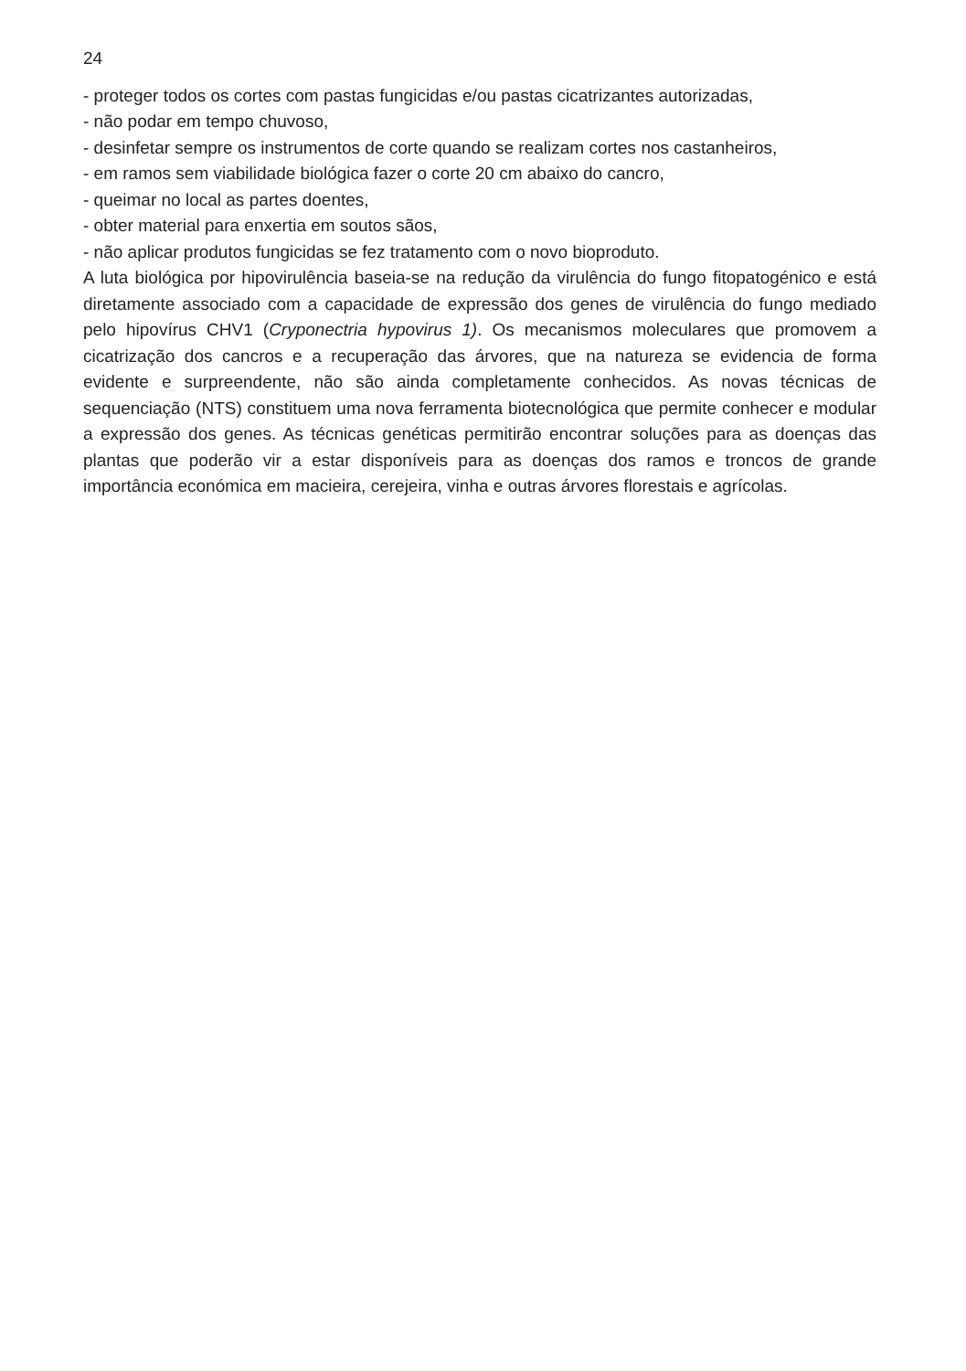24
- proteger todos os cortes com pastas fungicidas e/ou pastas cicatrizantes autorizadas,
- não podar em tempo chuvoso,
- desinfetar sempre os instrumentos de corte quando se realizam cortes nos castanheiros,
- em ramos sem viabilidade biológica fazer o corte 20 cm abaixo do cancro,
- queimar no local as partes doentes,
- obter material para enxertia em soutos sãos,
- não aplicar produtos fungicidas se fez tratamento com o novo bioproduto.
A luta biológica por hipovirulência baseia-se na redução da virulência do fungo fitopatogénico e está diretamente associado com a capacidade de expressão dos genes de virulência do fungo mediado pelo hipovírus CHV1 (Cryponectria hypovirus 1). Os mecanismos moleculares que promovem a cicatrização dos cancros e a recuperação das árvores, que na natureza se evidencia de forma evidente e surpreendente, não são ainda completamente conhecidos. As novas técnicas de sequenciação (NTS) constituem uma nova ferramenta biotecnológica que permite conhecer e modular a expressão dos genes. As técnicas genéticas permitirão encontrar soluções para as doenças das plantas que poderão vir a estar disponíveis para as doenças dos ramos e troncos de grande importância económica em macieira, cerejeira, vinha e outras árvores florestais e agrícolas.